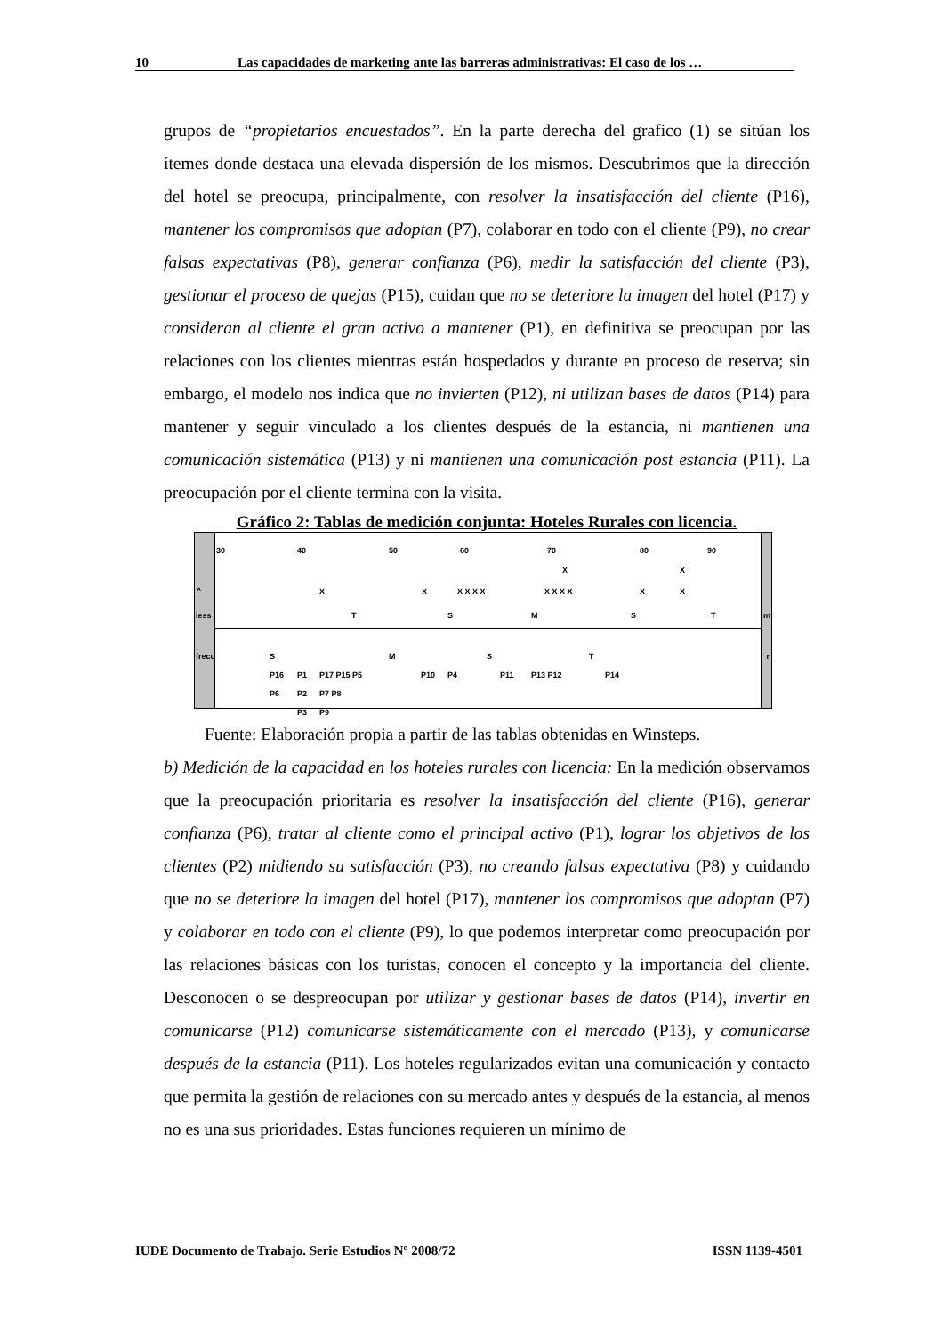10 Las capacidades de marketing ante las barreras administrativas: El caso de los …
grupos de “propietarios encuestados”. En la parte derecha del grafico (1) se sitúan los ítemes donde destaca una elevada dispersión de los mismos. Descubrimos que la dirección del hotel se preocupa, principalmente, con resolver la insatisfacción del cliente (P16), mantener los compromisos que adoptan (P7), colaborar en todo con el cliente (P9), no crear falsas expectativas (P8), generar confianza (P6), medir la satisfacción del cliente (P3), gestionar el proceso de quejas (P15), cuidan que no se deteriore la imagen del hotel (P17) y consideran al cliente el gran activo a mantener (P1), en definitiva se preocupan por las relaciones con los clientes mientras están hospedados y durante en proceso de reserva; sin embargo, el modelo nos indica que no invierten (P12), ni utilizan bases de datos (P14) para mantener y seguir vinculado a los clientes después de la estancia, ni mantienen una comunicación sistemática (P13) y ni mantienen una comunicación post estancia (P11). La preocupación por el cliente termina con la visita.
Gráfico 2: Tablas de medición conjunta: Hoteles Rurales con licencia.
30 40 50 60 70 80 90
X X
^ X X X X X X X X X X X X
less T S M S T m
frecu S M S T r
P16 P1 P17 P15 P5 P10 P4 P11 P13 P12 P14
P6 P2 P7 P8
P3 P9
Fuente: Elaboración propia a partir de las tablas obtenidas en Winsteps.
b) Medición de la capacidad en los hoteles rurales con licencia: En la medición observamos que la preocupación prioritaria es resolver la insatisfacción del cliente (P16), generar confianza (P6), tratar al cliente como el principal activo (P1), lograr los objetivos de los clientes (P2) midiendo su satisfacción (P3), no creando falsas expectativa (P8) y cuidando que no se deteriore la imagen del hotel (P17), mantener los compromisos que adoptan (P7) y colaborar en todo con el cliente (P9), lo que podemos interpretar como preocupación por las relaciones básicas con los turistas, conocen el concepto y la importancia del cliente. Desconocen o se despreocupan por utilizar y gestionar bases de datos (P14), invertir en comunicarse (P12) comunicarse sistemáticamente con el mercado (P13), y comunicarse después de la estancia (P11). Los hoteles regularizados evitan una comunicación y contacto que permita la gestión de relaciones con su mercado antes y después de la estancia, al menos no es una sus prioridades. Estas funciones requieren un mínimo de
IUDE Documento de Trabajo. Serie Estudios Nº 2008/72 ISSN 1139-4501